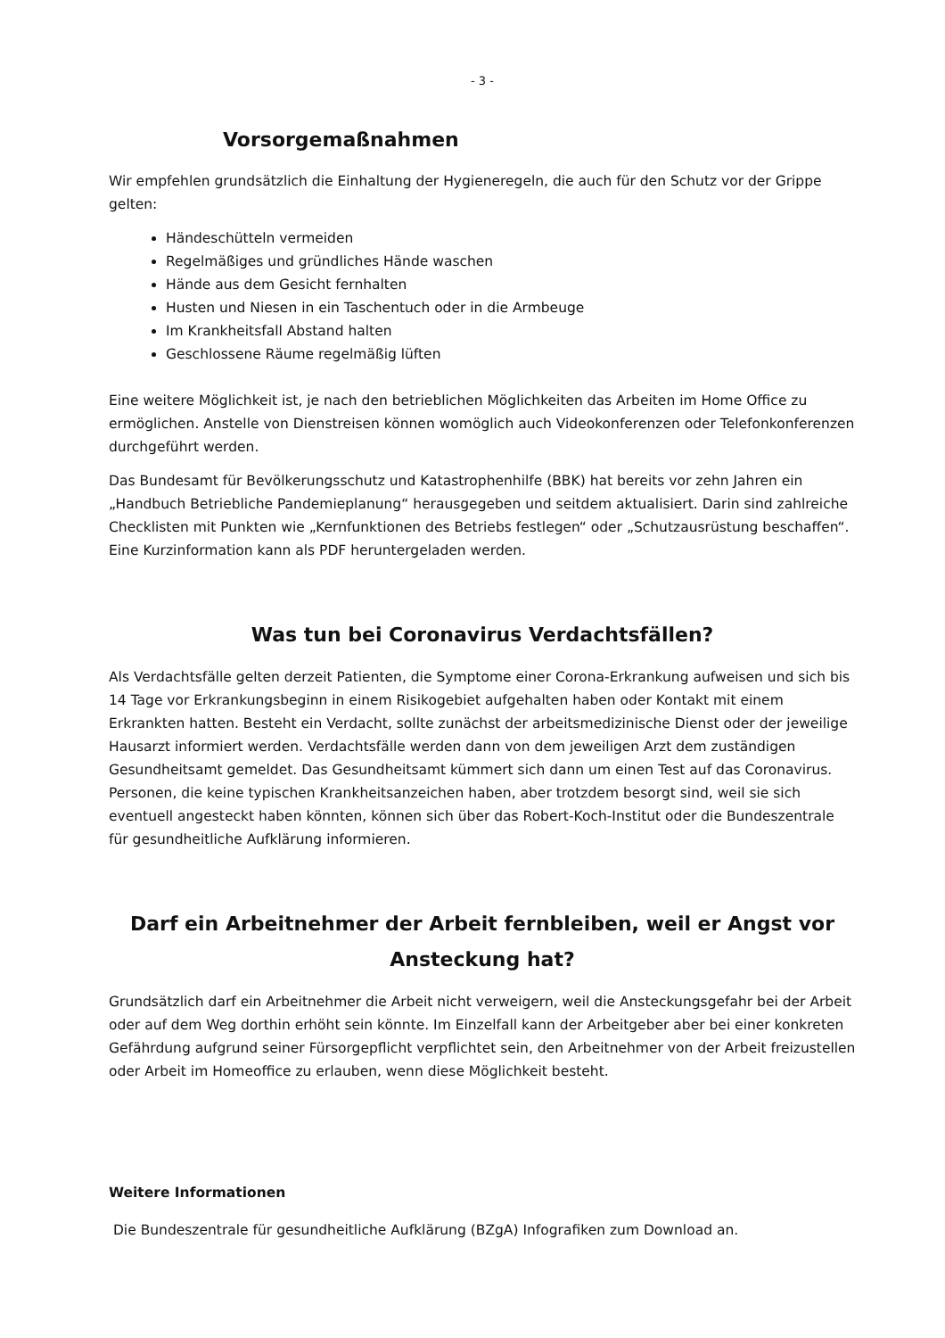- 3 -
Vorsorgemaßnahmen
Wir empfehlen grundsätzlich die Einhaltung der Hygieneregeln, die auch für den Schutz vor der Grippe gelten:
Händeschütteln vermeiden
Regelmäßiges und gründliches Hände waschen
Hände aus dem Gesicht fernhalten
Husten und Niesen in ein Taschentuch oder in die Armbeuge
Im Krankheitsfall Abstand halten
Geschlossene Räume regelmäßig lüften
Eine weitere Möglichkeit ist, je nach den betrieblichen Möglichkeiten das Arbeiten im Home Office zu ermöglichen. Anstelle von Dienstreisen können womöglich auch Videokonferenzen oder Telefonkonferenzen durchgeführt werden.
Das Bundesamt für Bevölkerungsschutz und Katastrophenhilfe (BBK) hat bereits vor zehn Jahren ein „Handbuch Betriebliche Pandemieplanung“ herausgegeben und seitdem aktualisiert. Darin sind zahlreiche Checklisten mit Punkten wie „Kernfunktionen des Betriebs festlegen“ oder „Schutzausrüstung beschaffen“. Eine Kurzinformation kann als PDF heruntergeladen werden.
Was tun bei Coronavirus Verdachtsfällen?
Als Verdachtsfälle gelten derzeit Patienten, die Symptome einer Corona-Erkrankung aufweisen und sich bis 14 Tage vor Erkrankungsbeginn in einem Risikogebiet aufgehalten haben oder Kontakt mit einem Erkrankten hatten. Besteht ein Verdacht, sollte zunächst der arbeitsmedizinische Dienst oder der jeweilige Hausarzt informiert werden. Verdachtsfälle werden dann von dem jeweiligen Arzt dem zuständigen Gesundheitsamt gemeldet. Das Gesundheitsamt kümmert sich dann um einen Test auf das Coronavirus. Personen, die keine typischen Krankheitsanzeichen haben, aber trotzdem besorgt sind, weil sie sich eventuell angesteckt haben könnten, können sich über das Robert-Koch-Institut oder die Bundeszentrale für gesundheitliche Aufklärung informieren.
Darf ein Arbeitnehmer der Arbeit fernbleiben, weil er Angst vor Ansteckung hat?
Grundsätzlich darf ein Arbeitnehmer die Arbeit nicht verweigern, weil die Ansteckungsgefahr bei der Arbeit oder auf dem Weg dorthin erhöht sein könnte. Im Einzelfall kann der Arbeitgeber aber bei einer konkreten Gefährdung aufgrund seiner Fürsorgepflicht verpflichtet sein, den Arbeitnehmer von der Arbeit freizustellen oder Arbeit im Homeoffice zu erlauben, wenn diese Möglichkeit besteht.
Weitere Informationen
Die Bundeszentrale für gesundheitliche Aufklärung (BZgA) Infografiken zum Download an.